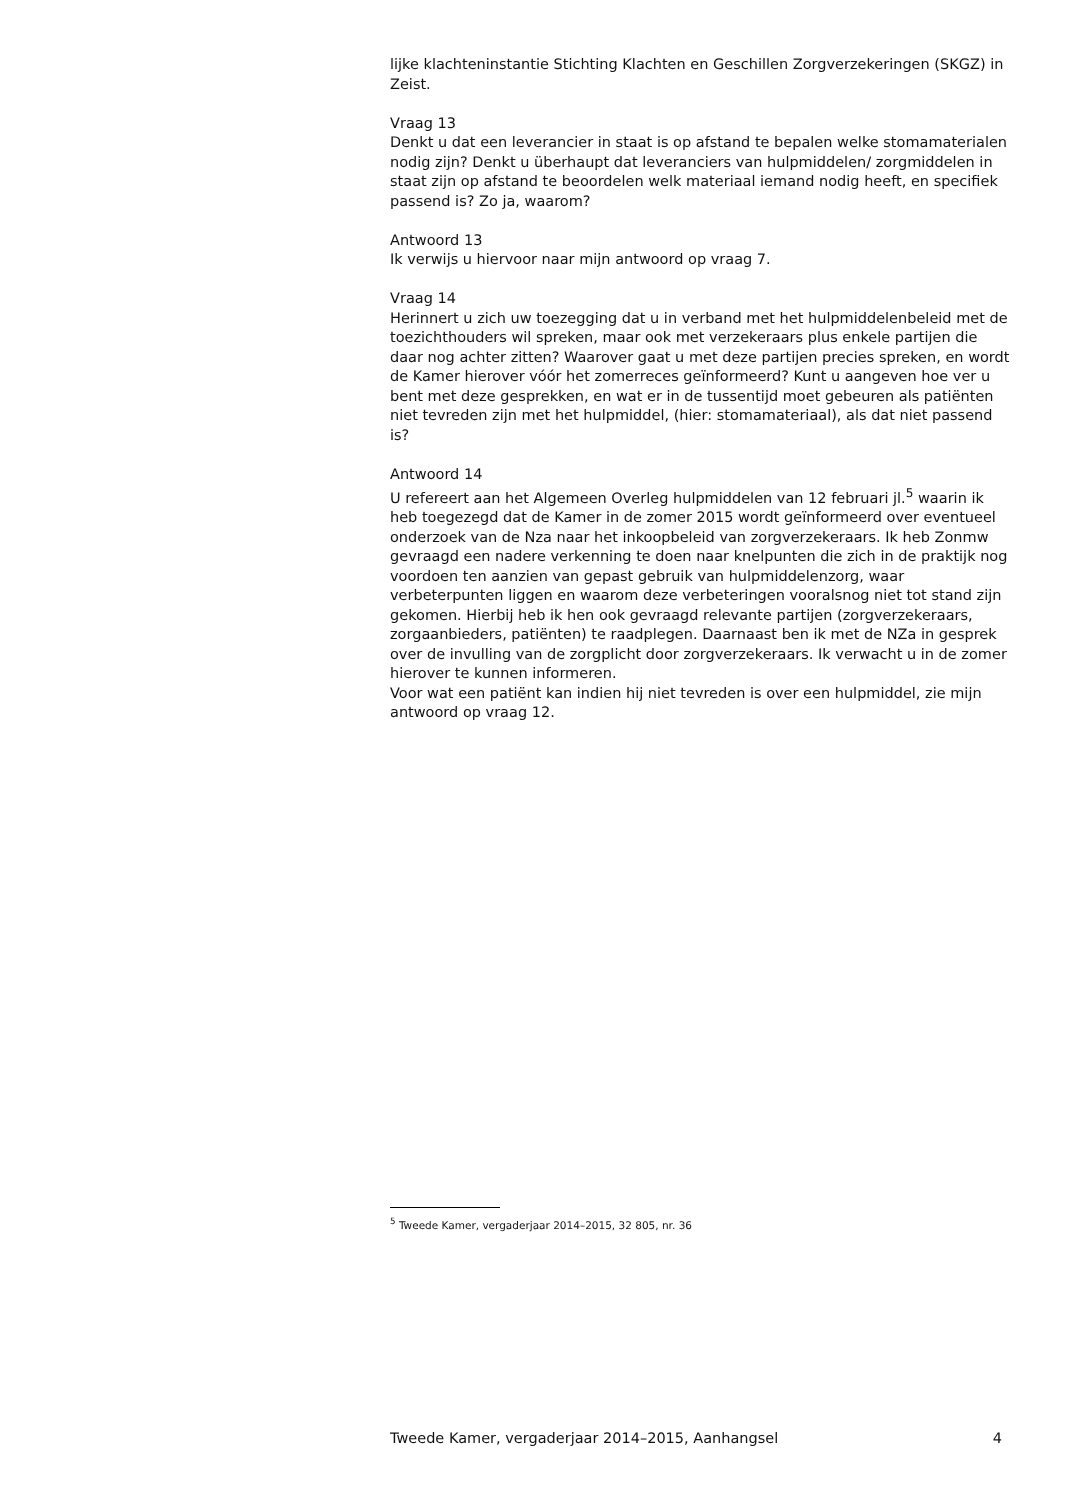lijke klachteninstantie Stichting Klachten en Geschillen Zorgverzekeringen (SKGZ) in Zeist.
Vraag 13
Denkt u dat een leverancier in staat is op afstand te bepalen welke stomamaterialen nodig zijn? Denkt u überhaupt dat leveranciers van hulpmiddelen/ zorgmiddelen in staat zijn op afstand te beoordelen welk materiaal iemand nodig heeft, en specifiek passend is? Zo ja, waarom?
Antwoord 13
Ik verwijs u hiervoor naar mijn antwoord op vraag 7.
Vraag 14
Herinnert u zich uw toezegging dat u in verband met het hulpmiddelenbeleid met de toezichthouders wil spreken, maar ook met verzekeraars plus enkele partijen die daar nog achter zitten? Waarover gaat u met deze partijen precies spreken, en wordt de Kamer hierover vóór het zomerreces geïnformeerd? Kunt u aangeven hoe ver u bent met deze gesprekken, en wat er in de tussentijd moet gebeuren als patiënten niet tevreden zijn met het hulpmiddel, (hier: stomamateriaal), als dat niet passend is?
Antwoord 14
U refereert aan het Algemeen Overleg hulpmiddelen van 12 februari jl.<sup>5</sup> waarin ik heb toegezegd dat de Kamer in de zomer 2015 wordt geïnformeerd over eventueel onderzoek van de Nza naar het inkoopbeleid van zorgverzekeraars. Ik heb Zonmw gevraagd een nadere verkenning te doen naar knelpunten die zich in de praktijk nog voordoen ten aanzien van gepast gebruik van hulpmiddelenzorg, waar verbeterpunten liggen en waarom deze verbeteringen vooralsnog niet tot stand zijn gekomen. Hierbij heb ik hen ook gevraagd relevante partijen (zorgverzekeraars, zorgaanbieders, patiënten) te raadplegen. Daarnaast ben ik met de NZa in gesprek over de invulling van de zorgplicht door zorgverzekeraars. Ik verwacht u in de zomer hierover te kunnen informeren.
Voor wat een patiënt kan indien hij niet tevreden is over een hulpmiddel, zie mijn antwoord op vraag 12.
<sup>5</sup> Tweede Kamer, vergaderjaar 2014–2015, 32 805, nr. 36
Tweede Kamer, vergaderjaar 2014–2015, Aanhangsel 4